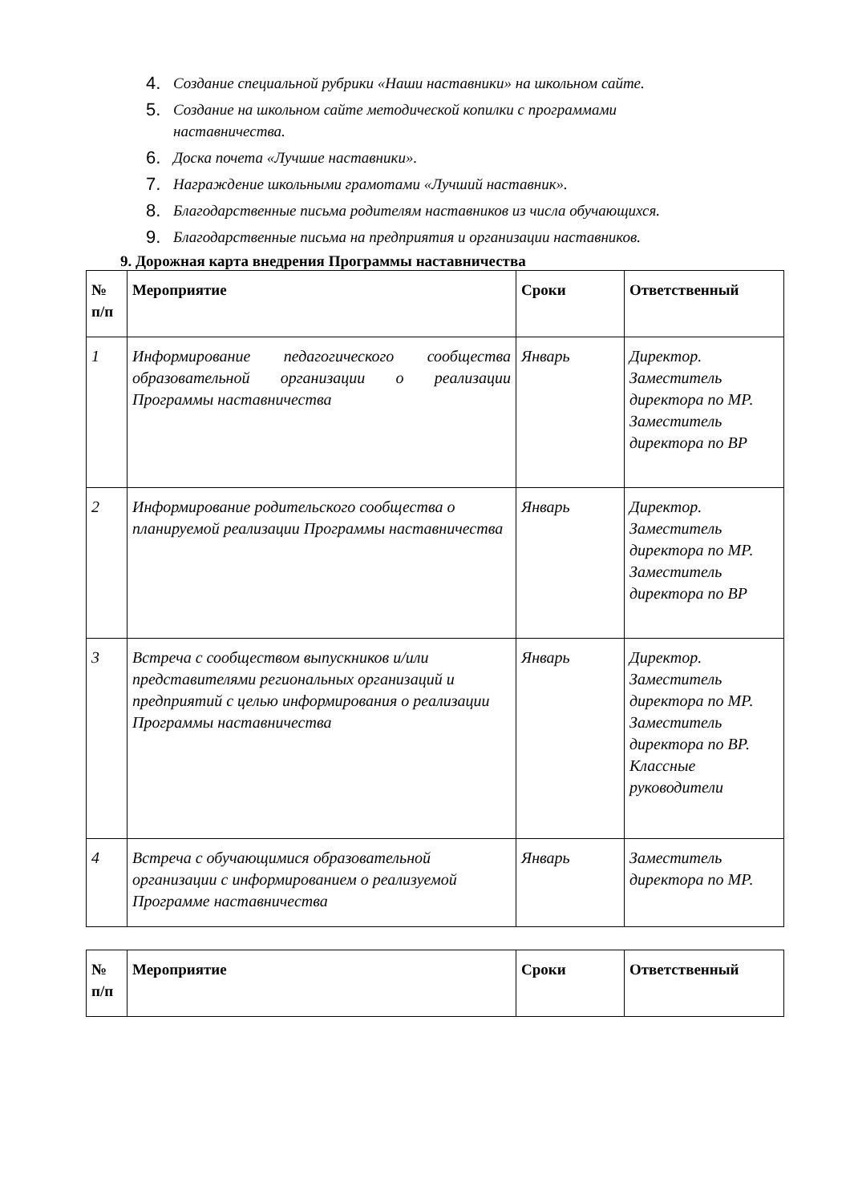4. Создание специальной рубрики «Наши наставники» на школьном сайте.
5. Создание на школьном сайте методической копилки с программами наставничества.
6. Доска почета «Лучшие наставники».
7. Награждение школьными грамотами «Лучший наставник».
8. Благодарственные письма родителям наставников из числа обучающихся.
9. Благодарственные письма на предприятия и организации наставников.
9. Дорожная карта внедрения Программы наставничества
| № п/п | Мероприятие | Сроки | Ответственный |
| --- | --- | --- | --- |
| 1 | Информирование педагогического сообщества образовательной организации о реализации Программы наставничества | Январь | Директор. Заместитель директора по МР. Заместитель директора по ВР |
| 2 | Информирование родительского сообщества о планируемой реализации Программы наставничества | Январь | Директор. Заместитель директора по МР. Заместитель директора по ВР |
| 3 | Встреча с сообществом выпускников и/или представителями региональных организаций и предприятий с целью информирования о реализации Программы наставничества | Январь | Директор. Заместитель директора по МР. Заместитель директора по ВР. Классные руководители |
| 4 | Встреча с обучающимися образовательной организации с информированием о реализуемой Программе наставничества | Январь | Заместитель директора по МР. |
| № п/п | Мероприятие | Сроки | Ответственный |
| --- | --- | --- | --- |